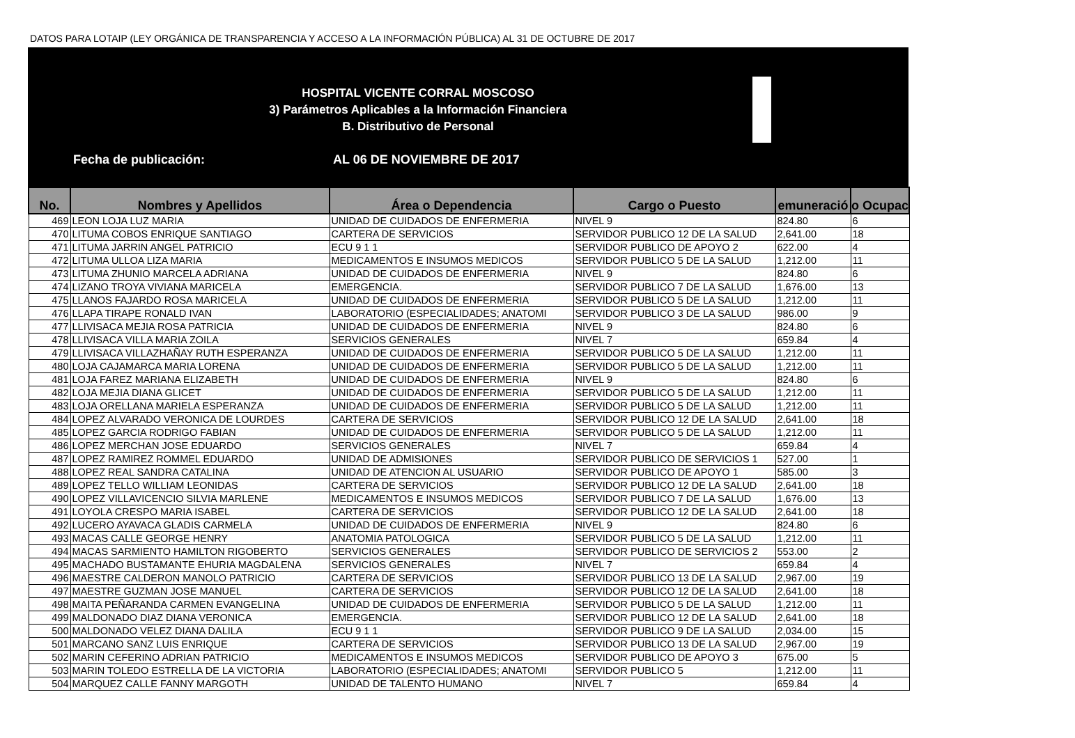DATOS PARA LOTAIP (LEY ORGÁNICA DE TRANSPARENCIA Y ACCESO A LA INFORMACIÓN PÚBLICA) AL 31 DE OCTUBRE DE 2017
HOSPITAL VICENTE CORRAL MOSCOSO
3) Parámetros Aplicables a la Información Financiera
B. Distributivo de Personal
Fecha de publicación: AL 06 DE NOVIEMBRE DE 2017
| No. | Nombres y Apellidos | Área o Dependencia | Cargo o Puesto | emuneració | o Ocupac |
| --- | --- | --- | --- | --- | --- |
| 469 | LEON LOJA LUZ MARIA | UNIDAD DE CUIDADOS DE ENFERMERIA | NIVEL 9 | 824.80 | 6 |
| 470 | LITUMA COBOS ENRIQUE SANTIAGO | CARTERA DE SERVICIOS | SERVIDOR PUBLICO 12 DE LA SALUD | 2,641.00 | 18 |
| 471 | LITUMA JARRIN ANGEL PATRICIO | ECU 9 1 1 | SERVIDOR PUBLICO DE APOYO 2 | 622.00 | 4 |
| 472 | LITUMA ULLOA LIZA MARIA | MEDICAMENTOS E INSUMOS MEDICOS | SERVIDOR PUBLICO 5 DE LA SALUD | 1,212.00 | 11 |
| 473 | LITUMA ZHUNIO MARCELA ADRIANA | UNIDAD DE CUIDADOS DE ENFERMERIA | NIVEL 9 | 824.80 | 6 |
| 474 | LIZANO TROYA VIVIANA MARICELA | EMERGENCIA. | SERVIDOR PUBLICO 7 DE LA SALUD | 1,676.00 | 13 |
| 475 | LLANOS FAJARDO ROSA MARICELA | UNIDAD DE CUIDADOS DE ENFERMERIA | SERVIDOR PUBLICO 5 DE LA SALUD | 1,212.00 | 11 |
| 476 | LLAPA TIRAPE RONALD IVAN | LABORATORIO (ESPECIALIDADES; ANATOMI | SERVIDOR PUBLICO 3 DE LA SALUD | 986.00 | 9 |
| 477 | LLIVISACA MEJIA ROSA PATRICIA | UNIDAD DE CUIDADOS DE ENFERMERIA | NIVEL 9 | 824.80 | 6 |
| 478 | LLIVISACA VILLA MARIA ZOILA | SERVICIOS GENERALES | NIVEL 7 | 659.84 | 4 |
| 479 | LLIVISACA VILLAZHAÑAY RUTH ESPERANZA | UNIDAD DE CUIDADOS DE ENFERMERIA | SERVIDOR PUBLICO 5 DE LA SALUD | 1,212.00 | 11 |
| 480 | LOJA CAJAMARCA MARIA LORENA | UNIDAD DE CUIDADOS DE ENFERMERIA | SERVIDOR PUBLICO 5 DE LA SALUD | 1,212.00 | 11 |
| 481 | LOJA FAREZ MARIANA ELIZABETH | UNIDAD DE CUIDADOS DE ENFERMERIA | NIVEL 9 | 824.80 | 6 |
| 482 | LOJA MEJIA DIANA GLICET | UNIDAD DE CUIDADOS DE ENFERMERIA | SERVIDOR PUBLICO 5 DE LA SALUD | 1,212.00 | 11 |
| 483 | LOJA ORELLANA MARIELA ESPERANZA | UNIDAD DE CUIDADOS DE ENFERMERIA | SERVIDOR PUBLICO 5 DE LA SALUD | 1,212.00 | 11 |
| 484 | LOPEZ ALVARADO VERONICA DE LOURDES | CARTERA DE SERVICIOS | SERVIDOR PUBLICO 12 DE LA SALUD | 2,641.00 | 18 |
| 485 | LOPEZ GARCIA RODRIGO FABIAN | UNIDAD DE CUIDADOS DE ENFERMERIA | SERVIDOR PUBLICO 5 DE LA SALUD | 1,212.00 | 11 |
| 486 | LOPEZ MERCHAN JOSE EDUARDO | SERVICIOS GENERALES | NIVEL 7 | 659.84 | 4 |
| 487 | LOPEZ RAMIREZ ROMMEL EDUARDO | UNIDAD DE ADMISIONES | SERVIDOR PUBLICO DE SERVICIOS 1 | 527.00 | 1 |
| 488 | LOPEZ REAL SANDRA CATALINA | UNIDAD DE ATENCION AL USUARIO | SERVIDOR PUBLICO DE APOYO 1 | 585.00 | 3 |
| 489 | LOPEZ TELLO WILLIAM LEONIDAS | CARTERA DE SERVICIOS | SERVIDOR PUBLICO 12 DE LA SALUD | 2,641.00 | 18 |
| 490 | LOPEZ VILLAVICENCIO SILVIA MARLENE | MEDICAMENTOS E INSUMOS MEDICOS | SERVIDOR PUBLICO 7 DE LA SALUD | 1,676.00 | 13 |
| 491 | LOYOLA CRESPO MARIA ISABEL | CARTERA DE SERVICIOS | SERVIDOR PUBLICO 12 DE LA SALUD | 2,641.00 | 18 |
| 492 | LUCERO AYAVACA GLADIS CARMELA | UNIDAD DE CUIDADOS DE ENFERMERIA | NIVEL 9 | 824.80 | 6 |
| 493 | MACAS CALLE GEORGE HENRY | ANATOMIA PATOLOGICA | SERVIDOR PUBLICO 5 DE LA SALUD | 1,212.00 | 11 |
| 494 | MACAS SARMIENTO HAMILTON RIGOBERTO | SERVICIOS GENERALES | SERVIDOR PUBLICO DE SERVICIOS 2 | 553.00 | 2 |
| 495 | MACHADO BUSTAMANTE EHURIA MAGDALENA | SERVICIOS GENERALES | NIVEL 7 | 659.84 | 4 |
| 496 | MAESTRE CALDERON MANOLO PATRICIO | CARTERA DE SERVICIOS | SERVIDOR PUBLICO 13 DE LA SALUD | 2,967.00 | 19 |
| 497 | MAESTRE GUZMAN JOSE MANUEL | CARTERA DE SERVICIOS | SERVIDOR PUBLICO 12 DE LA SALUD | 2,641.00 | 18 |
| 498 | MAITA PEÑARANDA CARMEN EVANGELINA | UNIDAD DE CUIDADOS DE ENFERMERIA | SERVIDOR PUBLICO 5 DE LA SALUD | 1,212.00 | 11 |
| 499 | MALDONADO DIAZ DIANA VERONICA | EMERGENCIA. | SERVIDOR PUBLICO 12 DE LA SALUD | 2,641.00 | 18 |
| 500 | MALDONADO VELEZ DIANA DALILA | ECU 9 1 1 | SERVIDOR PUBLICO 9 DE LA SALUD | 2,034.00 | 15 |
| 501 | MARCANO SANZ LUIS ENRIQUE | CARTERA DE SERVICIOS | SERVIDOR PUBLICO 13 DE LA SALUD | 2,967.00 | 19 |
| 502 | MARIN CEFERINO ADRIAN PATRICIO | MEDICAMENTOS E INSUMOS MEDICOS | SERVIDOR PUBLICO DE APOYO 3 | 675.00 | 5 |
| 503 | MARIN TOLEDO ESTRELLA DE LA VICTORIA | LABORATORIO (ESPECIALIDADES; ANATOMI | SERVIDOR PUBLICO 5 | 1,212.00 | 11 |
| 504 | MARQUEZ CALLE FANNY MARGOTH | UNIDAD DE TALENTO HUMANO | NIVEL 7 | 659.84 | 4 |